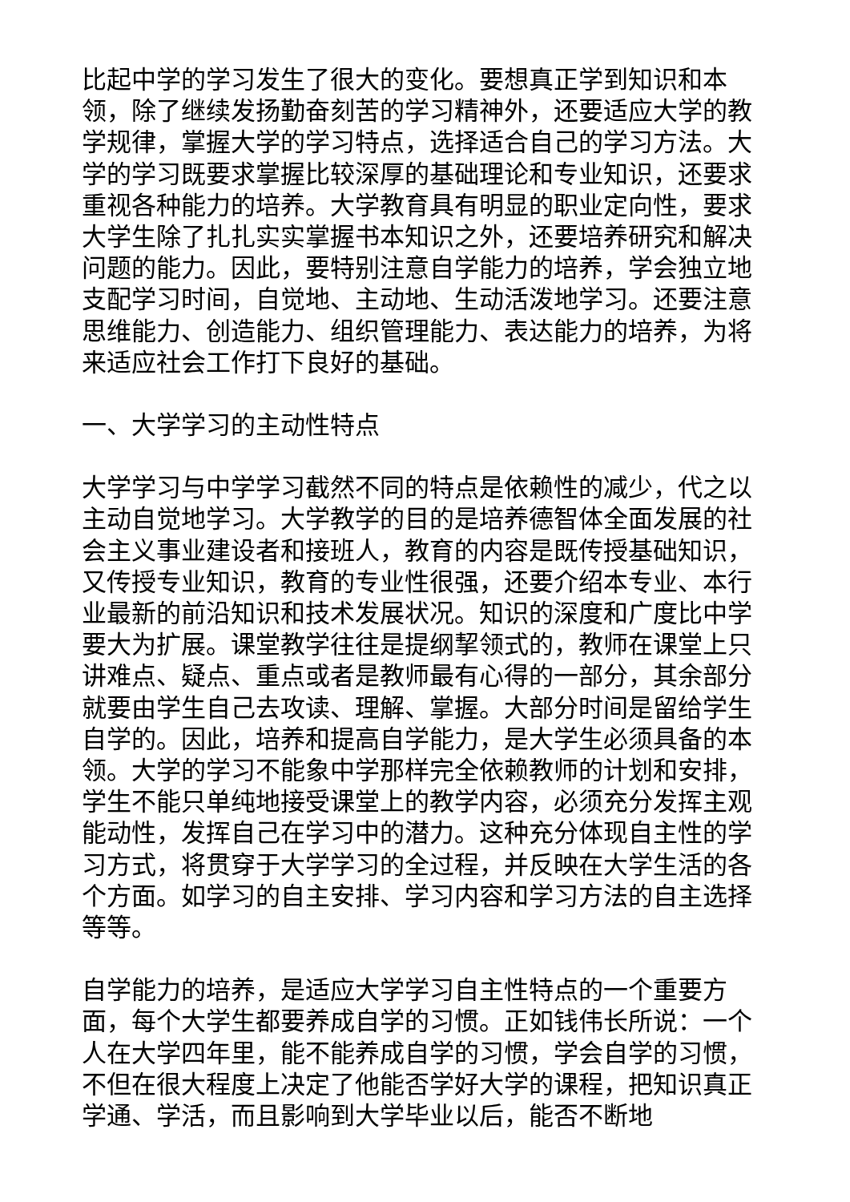比起中学的学习发生了很大的变化。要想真正学到知识和本领，除了继续发扬勤奋刻苦的学习精神外，还要适应大学的教学规律，掌握大学的学习特点，选择适合自己的学习方法。大学的学习既要求掌握比较深厚的基础理论和专业知识，还要求重视各种能力的培养。大学教育具有明显的职业定向性，要求大学生除了扎扎实实掌握书本知识之外，还要培养研究和解决问题的能力。因此，要特别注意自学能力的培养，学会独立地支配学习时间，自觉地、主动地、生动活泼地学习。还要注意思维能力、创造能力、组织管理能力、表达能力的培养，为将来适应社会工作打下良好的基础。
一、大学学习的主动性特点
大学学习与中学学习截然不同的特点是依赖性的减少，代之以主动自觉地学习。大学教学的目的是培养德智体全面发展的社会主义事业建设者和接班人，教育的内容是既传授基础知识，又传授专业知识，教育的专业性很强，还要介绍本专业、本行业最新的前沿知识和技术发展状况。知识的深度和广度比中学要大为扩展。课堂教学往往是提纲挈领式的，教师在课堂上只讲难点、疑点、重点或者是教师最有心得的一部分，其余部分就要由学生自己去攻读、理解、掌握。大部分时间是留给学生自学的。因此，培养和提高自学能力，是大学生必须具备的本领。大学的学习不能象中学那样完全依赖教师的计划和安排，学生不能只单纯地接受课堂上的教学内容，必须充分发挥主观能动性，发挥自己在学习中的潜力。这种充分体现自主性的学习方式，将贯穿于大学学习的全过程，并反映在大学生活的各个方面。如学习的自主安排、学习内容和学习方法的自主选择等等。
自学能力的培养，是适应大学学习自主性特点的一个重要方面，每个大学生都要养成自学的习惯。正如钱伟长所说：一个人在大学四年里，能不能养成自学的习惯，学会自学的习惯，不但在很大程度上决定了他能否学好大学的课程，把知识真正学通、学活，而且影响到大学毕业以后，能否不断地